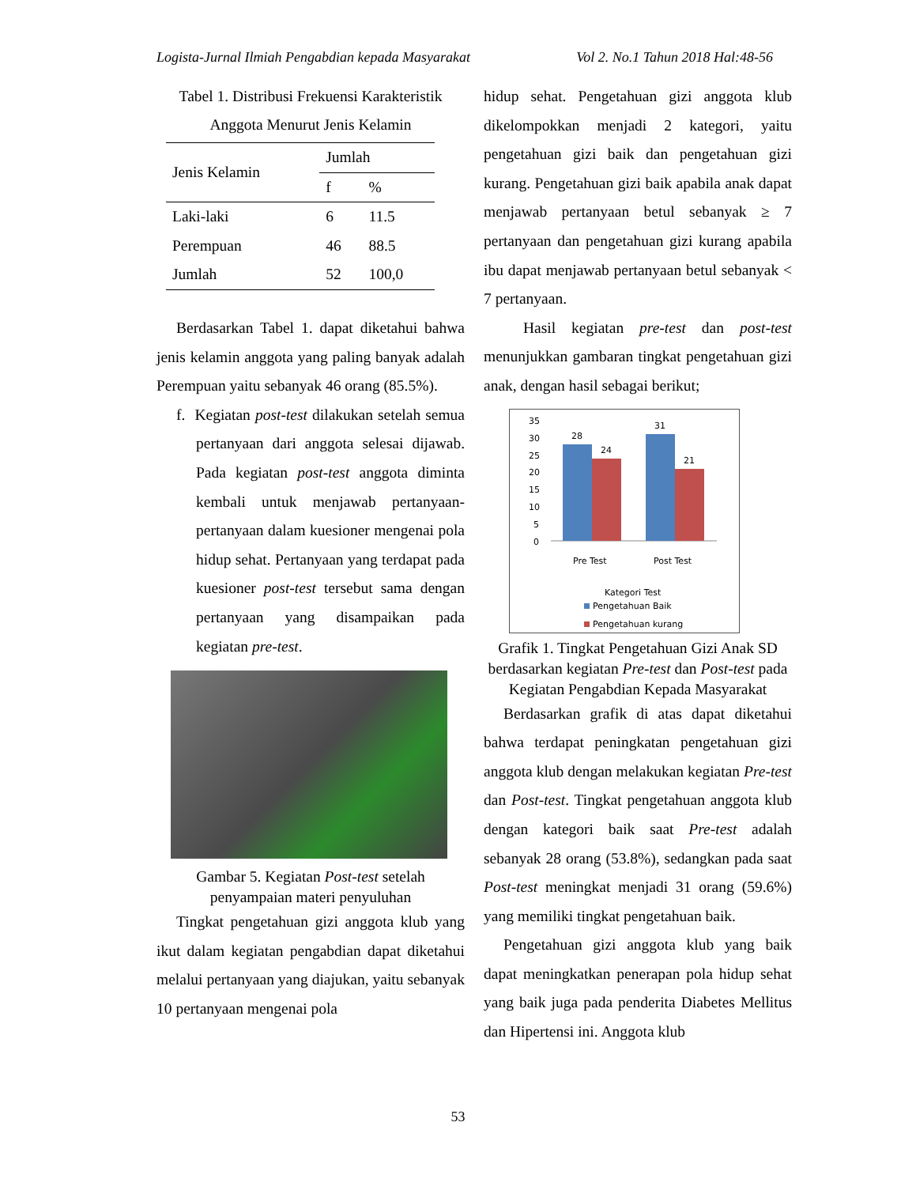Logista-Jurnal Ilmiah Pengabdian kepada Masyarakat Vol 2. No.1 Tahun 2018 Hal:48-56
Tabel 1. Distribusi Frekuensi Karakteristik Anggota Menurut Jenis Kelamin
| Jenis Kelamin | Jumlah | |
| --- | --- | --- |
| | f | % |
| Laki-laki | 6 | 11.5 |
| Perempuan | 46 | 88.5 |
| Jumlah | 52 | 100,0 |
Berdasarkan Tabel 1. dapat diketahui bahwa jenis kelamin anggota yang paling banyak adalah Perempuan yaitu sebanyak 46 orang (85.5%).
f. Kegiatan post-test dilakukan setelah semua pertanyaan dari anggota selesai dijawab. Pada kegiatan post-test anggota diminta kembali untuk menjawab pertanyaan-pertanyaan dalam kuesioner mengenai pola hidup sehat. Pertanyaan yang terdapat pada kuesioner post-test tersebut sama dengan pertanyaan yang disampaikan pada kegiatan pre-test.
Gambar 5. Kegiatan Post-test setelah penyampaian materi penyuluhan
Tingkat pengetahuan gizi anggota klub yang ikut dalam kegiatan pengabdian dapat diketahui melalui pertanyaan yang diajukan, yaitu sebanyak 10 pertanyaan mengenai pola
hidup sehat. Pengetahuan gizi anggota klub dikelompokkan menjadi 2 kategori, yaitu pengetahuan gizi baik dan pengetahuan gizi kurang. Pengetahuan gizi baik apabila anak dapat menjawab pertanyaan betul sebanyak ≥ 7 pertanyaan dan pengetahuan gizi kurang apabila ibu dapat menjawab pertanyaan betul sebanyak < 7 pertanyaan.
Hasil kegiatan pre-test dan post-test menunjukkan gambaran tingkat pengetahuan gizi anak, dengan hasil sebagai berikut;
35
30
25
20
15
10
5
0
28
24
31
21
Pre Test
Post Test
Kategori Test
Pengetahuan Baik
Pengetahuan kurang
Grafik 1. Tingkat Pengetahuan Gizi Anak SD berdasarkan kegiatan Pre-test dan Post-test pada Kegiatan Pengabdian Kepada Masyarakat
Berdasarkan grafik di atas dapat diketahui bahwa terdapat peningkatan pengetahuan gizi anggota klub dengan melakukan kegiatan Pre-test dan Post-test. Tingkat pengetahuan anggota klub dengan kategori baik saat Pre-test adalah sebanyak 28 orang (53.8%), sedangkan pada saat Post-test meningkat menjadi 31 orang (59.6%) yang memiliki tingkat pengetahuan baik.
Pengetahuan gizi anggota klub yang baik dapat meningkatkan penerapan pola hidup sehat yang baik juga pada penderita Diabetes Mellitus dan Hipertensi ini. Anggota klub
53